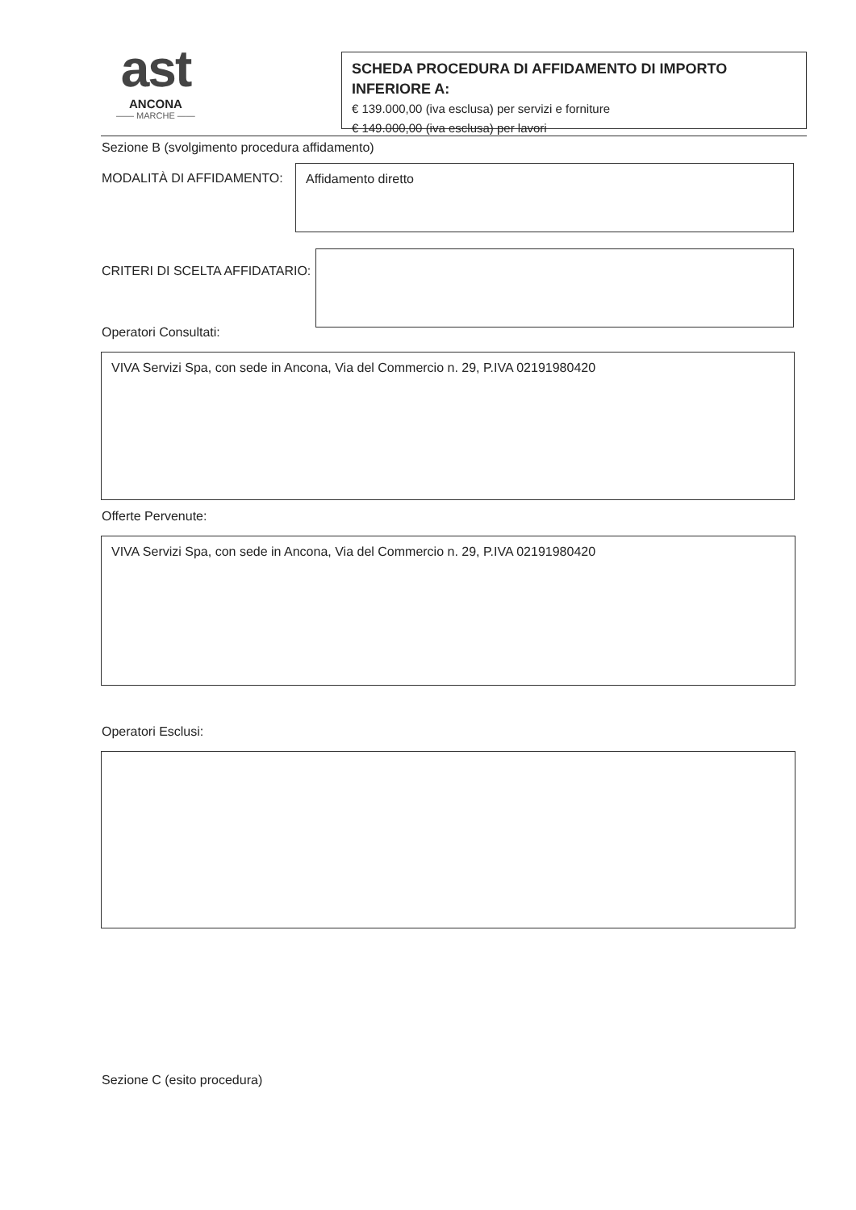ast
ANCONA
—— MARCHE ——
SCHEDA PROCEDURA DI AFFIDAMENTO DI IMPORTO INFERIORE A:
€ 139.000,00 (iva esclusa) per servizi e forniture
€ 149.000,00 (iva esclusa) per lavori
Sezione B (svolgimento procedura affidamento)
MODALITÀ DI AFFIDAMENTO:
Affidamento diretto
CRITERI DI SCELTA AFFIDATARIO:
Operatori Consultati:
VIVA Servizi Spa, con sede in Ancona, Via del Commercio n. 29, P.IVA 02191980420
Offerte Pervenute:
VIVA Servizi Spa, con sede in Ancona, Via del Commercio n. 29, P.IVA 02191980420
Operatori Esclusi:
Sezione C (esito procedura)